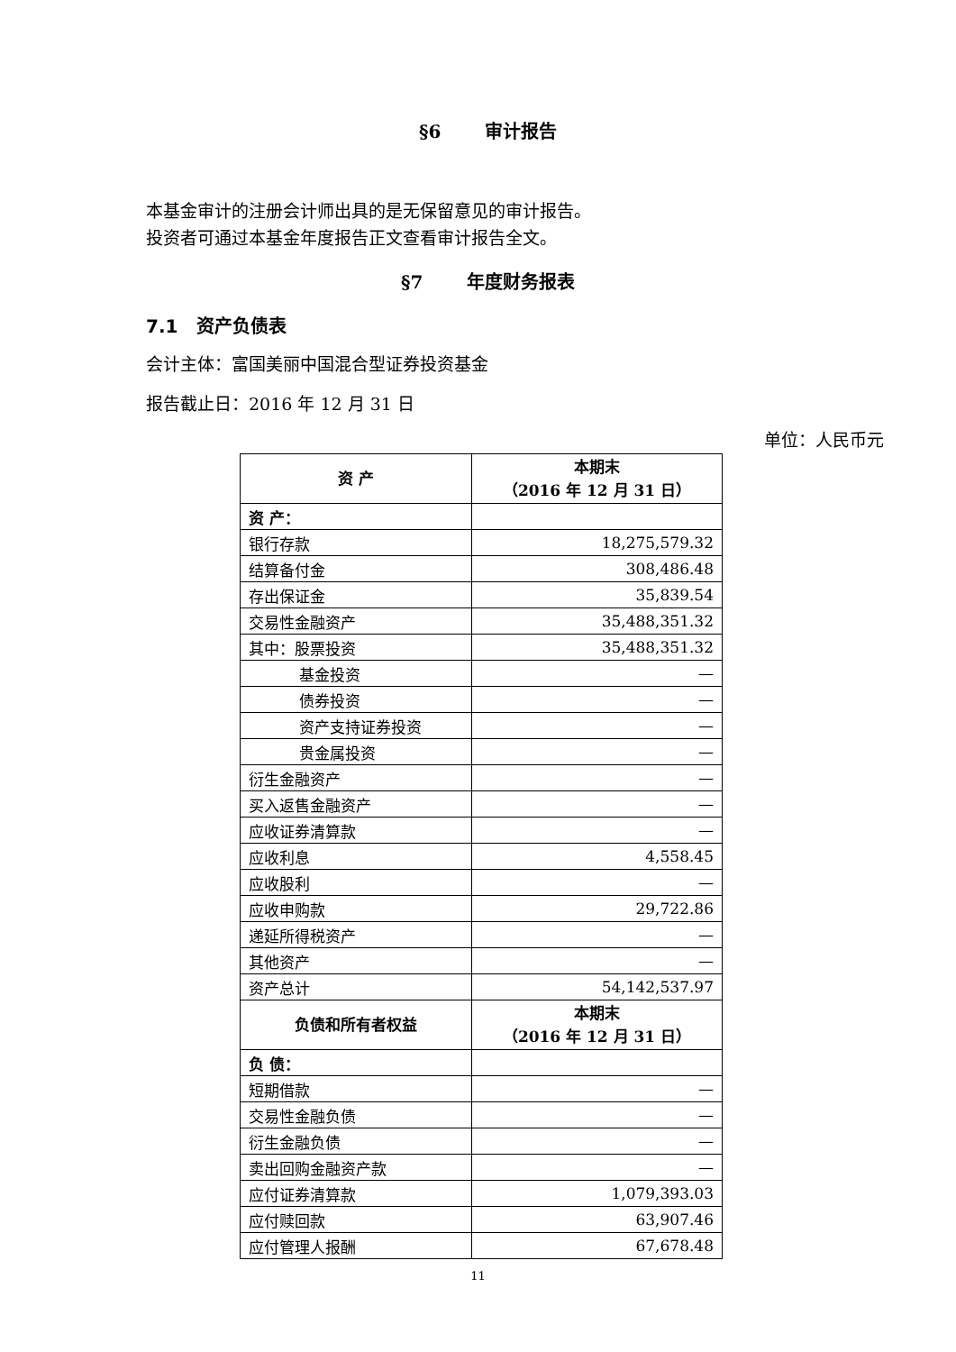§6 审计报告
本基金审计的注册会计师出具的是无保留意见的审计报告。
投资者可通过本基金年度报告正文查看审计报告全文。
§7 年度财务报表
7.1 资产负债表
会计主体：富国美丽中国混合型证券投资基金
报告截止日：2016 年 12 月 31 日
单位：人民币元
| 资 产 | 本期末 （2016 年 12 月 31 日） |
| --- | --- |
| 资 产： | |
| 银行存款 | 18,275,579.32 |
| 结算备付金 | 308,486.48 |
| 存出保证金 | 35,839.54 |
| 交易性金融资产 | 35,488,351.32 |
| 其中：股票投资 | 35,488,351.32 |
| 基金投资 | — |
| 债券投资 | — |
| 资产支持证券投资 | — |
| 贵金属投资 | — |
| 衍生金融资产 | — |
| 买入返售金融资产 | — |
| 应收证券清算款 | — |
| 应收利息 | 4,558.45 |
| 应收股利 | — |
| 应收申购款 | 29,722.86 |
| 递延所得税资产 | — |
| 其他资产 | — |
| 资产总计 | 54,142,537.97 |
| 负债和所有者权益 | 本期末 （2016 年 12 月 31 日） |
| 负 债： | |
| 短期借款 | — |
| 交易性金融负债 | — |
| 衍生金融负债 | — |
| 卖出回购金融资产款 | — |
| 应付证券清算款 | 1,079,393.03 |
| 应付赎回款 | 63,907.46 |
| 应付管理人报酬 | 67,678.48 |
11